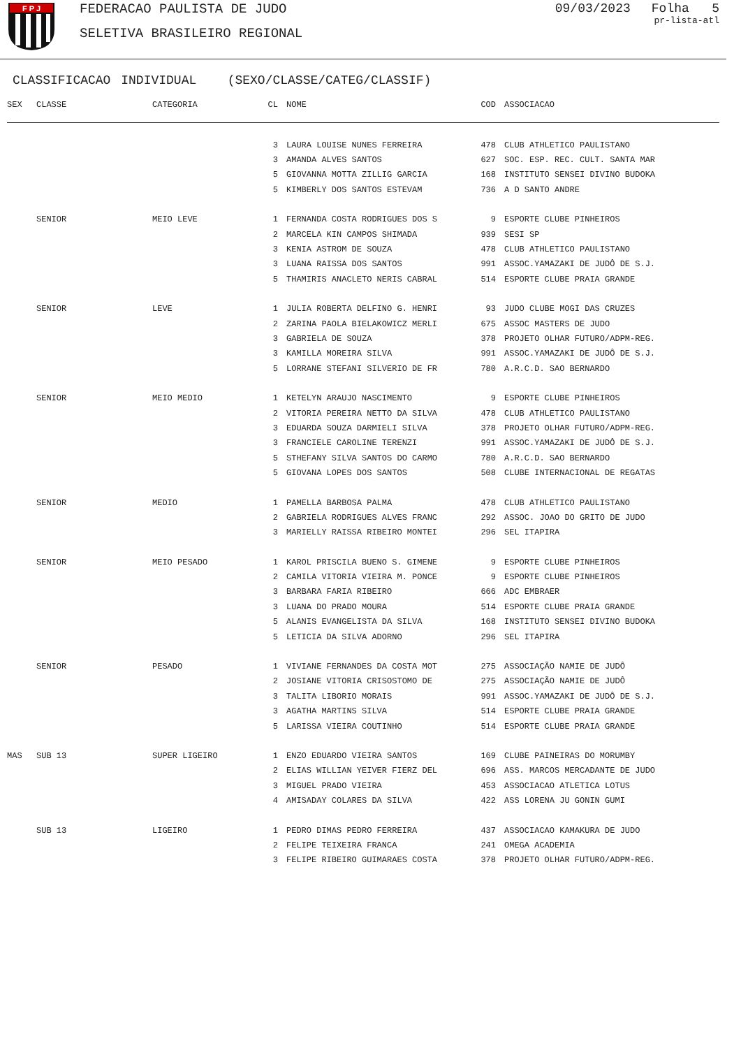F P J
FEDERACAO PAULISTA DE JUDO
SELETIVA BRASILEIRO REGIONAL
09/03/2023 Folha 5
pr-lista-atl
CLASSIFICACAO INDIVIDUAL (SEXO/CLASSE/CATEG/CLASSIF)
| SEX | CLASSE | CATEGORIA | CL | NOME | COD | ASSOCIACAO |
| --- | --- | --- | --- | --- | --- | --- |
| | | | 3 | LAURA LOUISE NUNES FERREIRA | 478 | CLUB ATHLETICO PAULISTANO |
| | | | 3 | AMANDA ALVES SANTOS | 627 | SOC. ESP. REC. CULT. SANTA MAR |
| | | | 5 | GIOVANNA MOTTA ZILLIG GARCIA | 168 | INSTITUTO SENSEI DIVINO BUDOKA |
| | | | 5 | KIMBERLY DOS SANTOS ESTEVAM | 736 | A D SANTO ANDRE |
| | SENIOR | MEIO LEVE | 1 | FERNANDA COSTA RODRIGUES DOS S | 9 | ESPORTE CLUBE PINHEIROS |
| | | | 2 | MARCELA KIN CAMPOS SHIMADA | 939 | SESI SP |
| | | | 3 | KENIA ASTROM DE SOUZA | 478 | CLUB ATHLETICO PAULISTANO |
| | | | 3 | LUANA RAISSA DOS SANTOS | 991 | ASSOC.YAMAZAKI DE JUDÔ DE S.J. |
| | | | 5 | THAMIRIS ANACLETO NERIS CABRAL | 514 | ESPORTE CLUBE PRAIA GRANDE |
| | SENIOR | LEVE | 1 | JULIA ROBERTA DELFINO G. HENRI | 93 | JUDO CLUBE MOGI DAS CRUZES |
| | | | 2 | ZARINA PAOLA BIELAKOWICZ MERLI | 675 | ASSOC MASTERS DE JUDO |
| | | | 3 | GABRIELA DE SOUZA | 378 | PROJETO OLHAR FUTURO/ADPM-REG. |
| | | | 3 | KAMILLA MOREIRA SILVA | 991 | ASSOC.YAMAZAKI DE JUDÔ DE S.J. |
| | | | 5 | LORRANE STEFANI SILVERIO DE FR | 780 | A.R.C.D. SAO BERNARDO |
| | SENIOR | MEIO MEDIO | 1 | KETELYN ARAUJO NASCIMENTO | 9 | ESPORTE CLUBE PINHEIROS |
| | | | 2 | VITORIA PEREIRA NETTO DA SILVA | 478 | CLUB ATHLETICO PAULISTANO |
| | | | 3 | EDUARDA SOUZA DARMIELI SILVA | 378 | PROJETO OLHAR FUTURO/ADPM-REG. |
| | | | 3 | FRANCIELE CAROLINE TERENZI | 991 | ASSOC.YAMAZAKI DE JUDÔ DE S.J. |
| | | | 5 | STHEFANY SILVA SANTOS DO CARMO | 780 | A.R.C.D. SAO BERNARDO |
| | | | 5 | GIOVANA LOPES DOS SANTOS | 508 | CLUBE INTERNACIONAL DE REGATAS |
| | SENIOR | MEDIO | 1 | PAMELLA BARBOSA PALMA | 478 | CLUB ATHLETICO PAULISTANO |
| | | | 2 | GABRIELA RODRIGUES ALVES FRANC | 292 | ASSOC. JOAO DO GRITO DE JUDO |
| | | | 3 | MARIELLY RAISSA RIBEIRO MONTEI | 296 | SEL ITAPIRA |
| | SENIOR | MEIO PESADO | 1 | KAROL PRISCILA BUENO S. GIMENE | 9 | ESPORTE CLUBE PINHEIROS |
| | | | 2 | CAMILA VITORIA VIEIRA M. PONCE | 9 | ESPORTE CLUBE PINHEIROS |
| | | | 3 | BARBARA FARIA RIBEIRO | 666 | ADC EMBRAER |
| | | | 3 | LUANA DO PRADO MOURA | 514 | ESPORTE CLUBE PRAIA GRANDE |
| | | | 5 | ALANIS EVANGELISTA DA SILVA | 168 | INSTITUTO SENSEI DIVINO BUDOKA |
| | | | 5 | LETICIA DA SILVA ADORNO | 296 | SEL ITAPIRA |
| | SENIOR | PESADO | 1 | VIVIANE FERNANDES DA COSTA MOT | 275 | ASSOCIAÇÃO NAMIE DE JUDÔ |
| | | | 2 | JOSIANE VITORIA CRISOSTOMO DE | 275 | ASSOCIAÇÃO NAMIE DE JUDÔ |
| | | | 3 | TALITA LIBORIO MORAIS | 991 | ASSOC.YAMAZAKI DE JUDÔ DE S.J. |
| | | | 3 | AGATHA MARTINS SILVA | 514 | ESPORTE CLUBE PRAIA GRANDE |
| | | | 5 | LARISSA VIEIRA COUTINHO | 514 | ESPORTE CLUBE PRAIA GRANDE |
| MAS | SUB 13 | SUPER LIGEIRO | 1 | ENZO EDUARDO VIEIRA SANTOS | 169 | CLUBE PAINEIRAS DO MORUMBY |
| | | | 2 | ELIAS WILLIAN YEIVER FIERZ DEL | 696 | ASS. MARCOS MERCADANTE DE JUDO |
| | | | 3 | MIGUEL PRADO VIEIRA | 453 | ASSOCIACAO ATLETICA LOTUS |
| | | | 4 | AMISADAY COLARES DA SILVA | 422 | ASS LORENA JU GONIN GUMI |
| | SUB 13 | LIGEIRO | 1 | PEDRO DIMAS PEDRO FERREIRA | 437 | ASSOCIACAO KAMAKURA DE JUDO |
| | | | 2 | FELIPE TEIXEIRA FRANCA | 241 | OMEGA ACADEMIA |
| | | | 3 | FELIPE RIBEIRO GUIMARAES COSTA | 378 | PROJETO OLHAR FUTURO/ADPM-REG. |